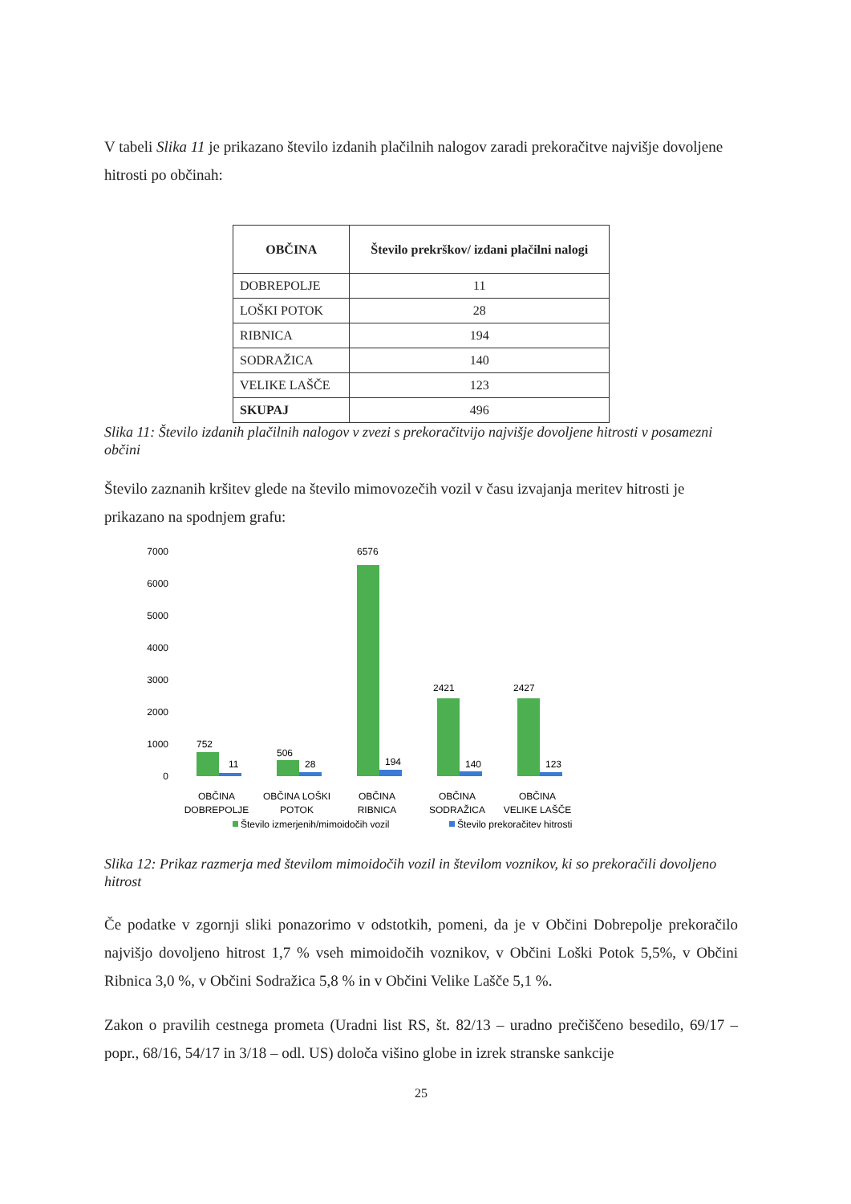V tabeli Slika 11 je prikazano število izdanih plačilnih nalogov zaradi prekoračitve najvišje dovoljene hitrosti po občinah:
| OBČINA | Število prekrškov/ izdani plačilni nalogi |
| --- | --- |
| DOBREPOLJE | 11 |
| LOŠKI POTOK | 28 |
| RIBNICA | 194 |
| SODRAŽICA | 140 |
| VELIKE LAŠČE | 123 |
| SKUPAJ | 496 |
Slika 11: Število izdanih plačilnih nalogov v zvezi s prekoračitvijo najvišje dovoljene hitrosti v posamezni občini
Število zaznanih kršitev glede na število mimovozečih vozil v času izvajanja meritev hitrosti je prikazano na spodnjem grafu:
7000
6000
5000
4000
3000
2000
1000
0
752
11
506
28
6576
194
2421
140
2427
123
OBČINA
DOBREPOLJE
OBČINA LOŠKI
POTOK
OBČINA
RIBNICA
OBČINA
SODRAŽICA
OBČINA
VELIKE LAŠČE
Število izmerjenih/mimoidočih vozil
Število prekoračitev hitrosti
Slika 12: Prikaz razmerja med številom mimoidočih vozil in številom voznikov, ki so prekoračili dovoljeno hitrost
Če podatke v zgornji sliki ponazorimo v odstotkih, pomeni, da je v Občini Dobrepolje prekoračilo najvišjo dovoljeno hitrost 1,7 % vseh mimoidočih voznikov, v Občini Loški Potok 5,5%, v Občini Ribnica 3,0 %, v Občini Sodražica 5,8 % in v Občini Velike Lašče 5,1 %.
Zakon o pravilih cestnega prometa (Uradni list RS, št. 82/13 – uradno prečiščeno besedilo, 69/17 – popr., 68/16, 54/17 in 3/18 – odl. US) določa višino globe in izrek stranske sankcije
25